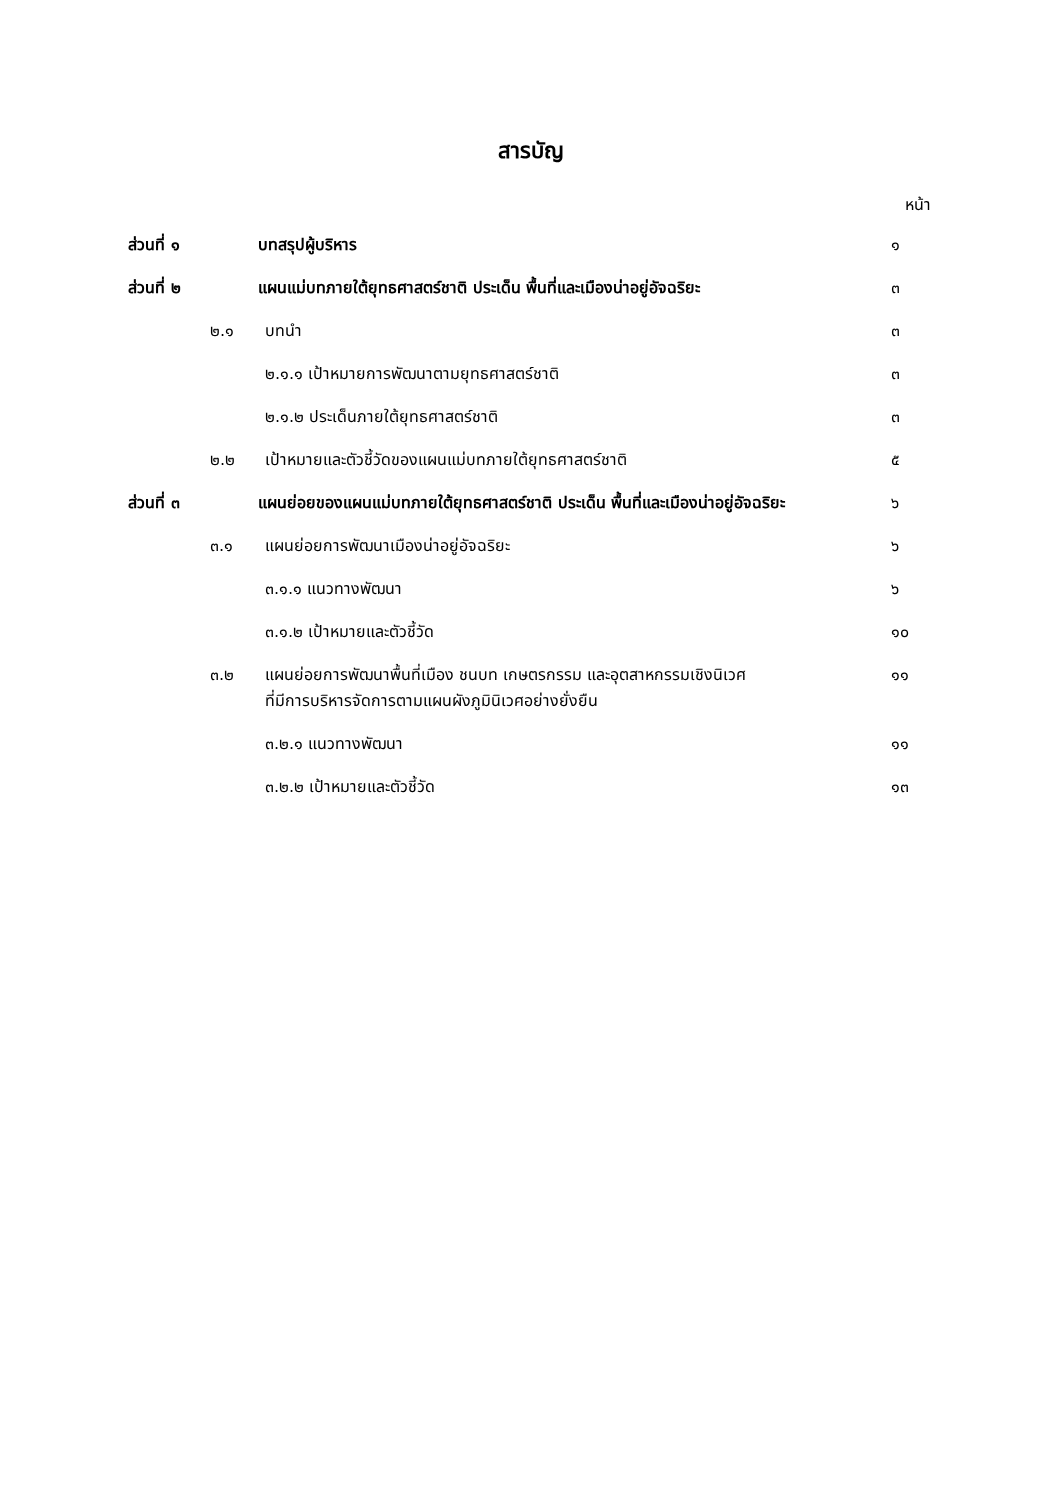สารบัญ
หน้า
ส่วนที่ ๑ บทสรุปผู้บริหาร ๑
ส่วนที่ ๒ แผนแม่บทภายใต้ยุทธศาสตร์ชาติ ประเด็น พื้นที่และเมืองน่าอยู่อัจฉริยะ ๓
๒.๑ บทนำ ๓
๒.๑.๑ เป้าหมายการพัฒนาตามยุทธศาสตร์ชาติ ๓
๒.๑.๒ ประเด็นภายใต้ยุทธศาสตร์ชาติ ๓
๒.๒ เป้าหมายและตัวชี้วัดของแผนแม่บทภายใต้ยุทธศาสตร์ชาติ ๕
ส่วนที่ ๓ แผนย่อยของแผนแม่บทภายใต้ยุทธศาสตร์ชาติ ประเด็น พื้นที่และเมืองน่าอยู่อัจฉริยะ ๖
๓.๑ แผนย่อยการพัฒนาเมืองน่าอยู่อัจฉริยะ ๖
๓.๑.๑ แนวทางพัฒนา ๖
๓.๑.๒ เป้าหมายและตัวชี้วัด ๑๐
๓.๒ แผนย่อยการพัฒนาพื้นที่เมือง ชนบท เกษตรกรรม และอุตสาหกรรมเชิงนิเวศ
ที่มีการบริหารจัดการตามแผนผังภูมินิเวศอย่างยั่งยืน ๑๑
๓.๒.๑ แนวทางพัฒนา ๑๑
๓.๒.๒ เป้าหมายและตัวชี้วัด ๑๓